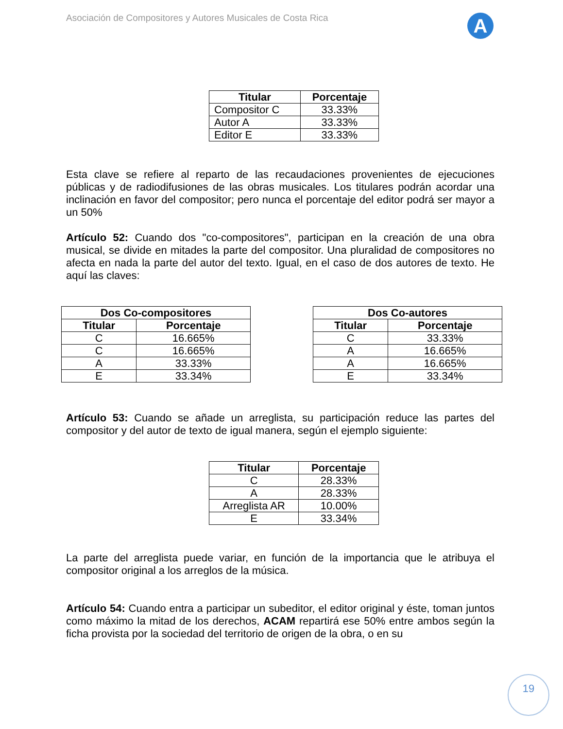Asociación de Compositores y Autores Musicales de Costa Rica
A
| Titular | Porcentaje |
| --- | --- |
| Compositor C | 33.33% |
| Autor A | 33.33% |
| Editor E | 33.33% |
Esta clave se refiere al reparto de las recaudaciones provenientes de ejecuciones públicas y de radiodifusiones de las obras musicales. Los titulares podrán acordar una inclinación en favor del compositor; pero nunca el porcentaje del editor podrá ser mayor a un 50%
Artículo 52: Cuando dos "co-compositores", participan en la creación de una obra musical, se divide en mitades la parte del compositor. Una pluralidad de compositores no afecta en nada la parte del autor del texto. Igual, en el caso de dos autores de texto. He aquí las claves:
| Dos Co-compositores | |
| --- | --- |
| Titular | Porcentaje |
| C | 16.665% |
| C | 16.665% |
| A | 33.33% |
| E | 33.34% |
| Dos Co-autores | |
| --- | --- |
| Titular | Porcentaje |
| C | 33.33% |
| A | 16.665% |
| A | 16.665% |
| E | 33.34% |
Artículo 53: Cuando se añade un arreglista, su participación reduce las partes del compositor y del autor de texto de igual manera, según el ejemplo siguiente:
| Titular | Porcentaje |
| --- | --- |
| C | 28.33% |
| A | 28.33% |
| Arreglista AR | 10.00% |
| E | 33.34% |
La parte del arreglista puede variar, en función de la importancia que le atribuya el compositor original a los arreglos de la música.
Artículo 54: Cuando entra a participar un subeditor, el editor original y éste, toman juntos como máximo la mitad de los derechos, ACAM repartirá ese 50% entre ambos según la ficha provista por la sociedad del territorio de origen de la obra, o en su
19